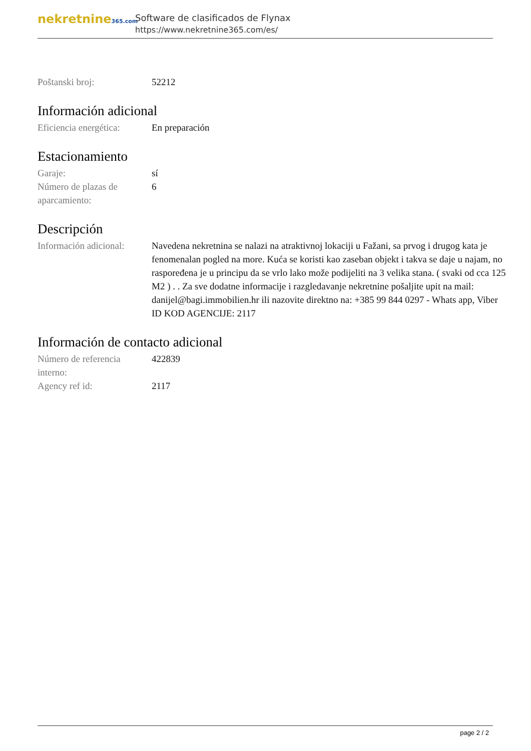nekretnine365.com
Software de clasificados de Flynax
https://www.nekretnine365.com/es/
Poštanski broj: 52212
Información adicional
Eficiencia energética:
En preparación
Estacionamiento
Garaje: sí
Número de plazas de aparcamiento:
6
Descripción
Información adicional:
Navedena nekretnina se nalazi na atraktivnoj lokaciji u Fažani, sa prvog i drugog kata je fenomenalan pogled na more. Kuća se koristi kao zaseban objekt i takva se daje u najam, no raspoređena je u principu da se vrlo lako može podijeliti na 3 velika stana. ( svaki od cca 125 M2 ) . . Za sve dodatne informacije i razgledavanje nekretnine pošaljite upit na mail: danijel@bagi.immobilien.hr ili nazovite direktno na: +385 99 844 0297 - Whats app, Viber ID KOD AGENCIJE: 2117
Información de contacto adicional
Número de referencia interno:
422839
Agency ref id: 2117
page 2 / 2